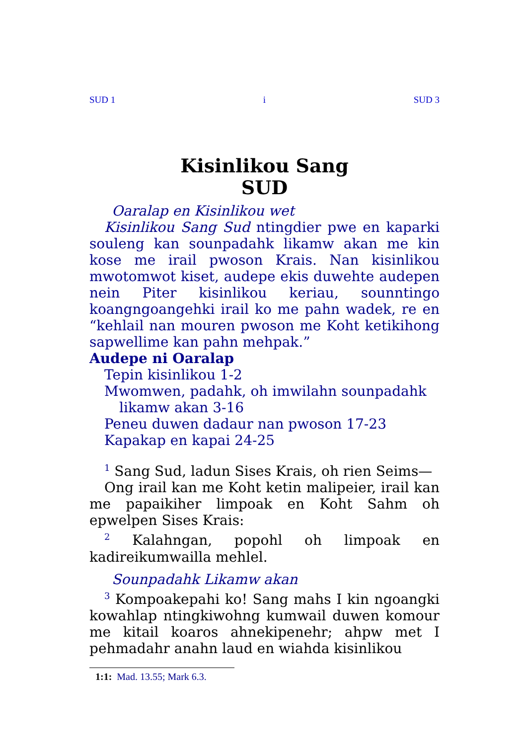SUD 1 i SUD 3
Kisinlikou Sang
SUD
Oaralap en Kisinlikou wet
Kisinlikou Sang Sud ntingdier pwe en kaparki souleng kan sounpadahk likamw akan me kin kose me irail pwoson Krais. Nan kisinlikou mwotomwot kiset, audepe ekis duwehte audepen nein Piter kisinlikou keriau, sounntingo koangngoangehki irail ko me pahn wadek, re en “kehlail nan mouren pwoson me Koht ketikihong sapwellime kan pahn mehpak.”
Audepe ni Oaralap
Tepin kisinlikou 1-2
Mwomwen, padahk, oh imwilahn sounpadahk
likamw akan 3-16
Peneu duwen dadaur nan pwoson 17-23
Kapakap en kapai 24-25
<sup>1</sup> Sang Sud, ladun Sises Krais, oh rien Seims—
Ong irail kan me Koht ketin malipeier, irail kan me papaikiher limpoak en Koht Sahm oh epwelpen Sises Krais:
<sup>2</sup> Kalahngan, popohl oh limpoak en kadireikumwailla mehlel.
Sounpadahk Likamw akan
<sup>3</sup> Kompoakepahi ko! Sang mahs I kin ngoangki kowahlap ntingkiwohng kumwail duwen komour me kitail koaros ahnekipenehr; ahpw met I pehmadahr anahn laud en wiahda kisinlikou
1:1: Mad. 13.55; Mark 6.3.